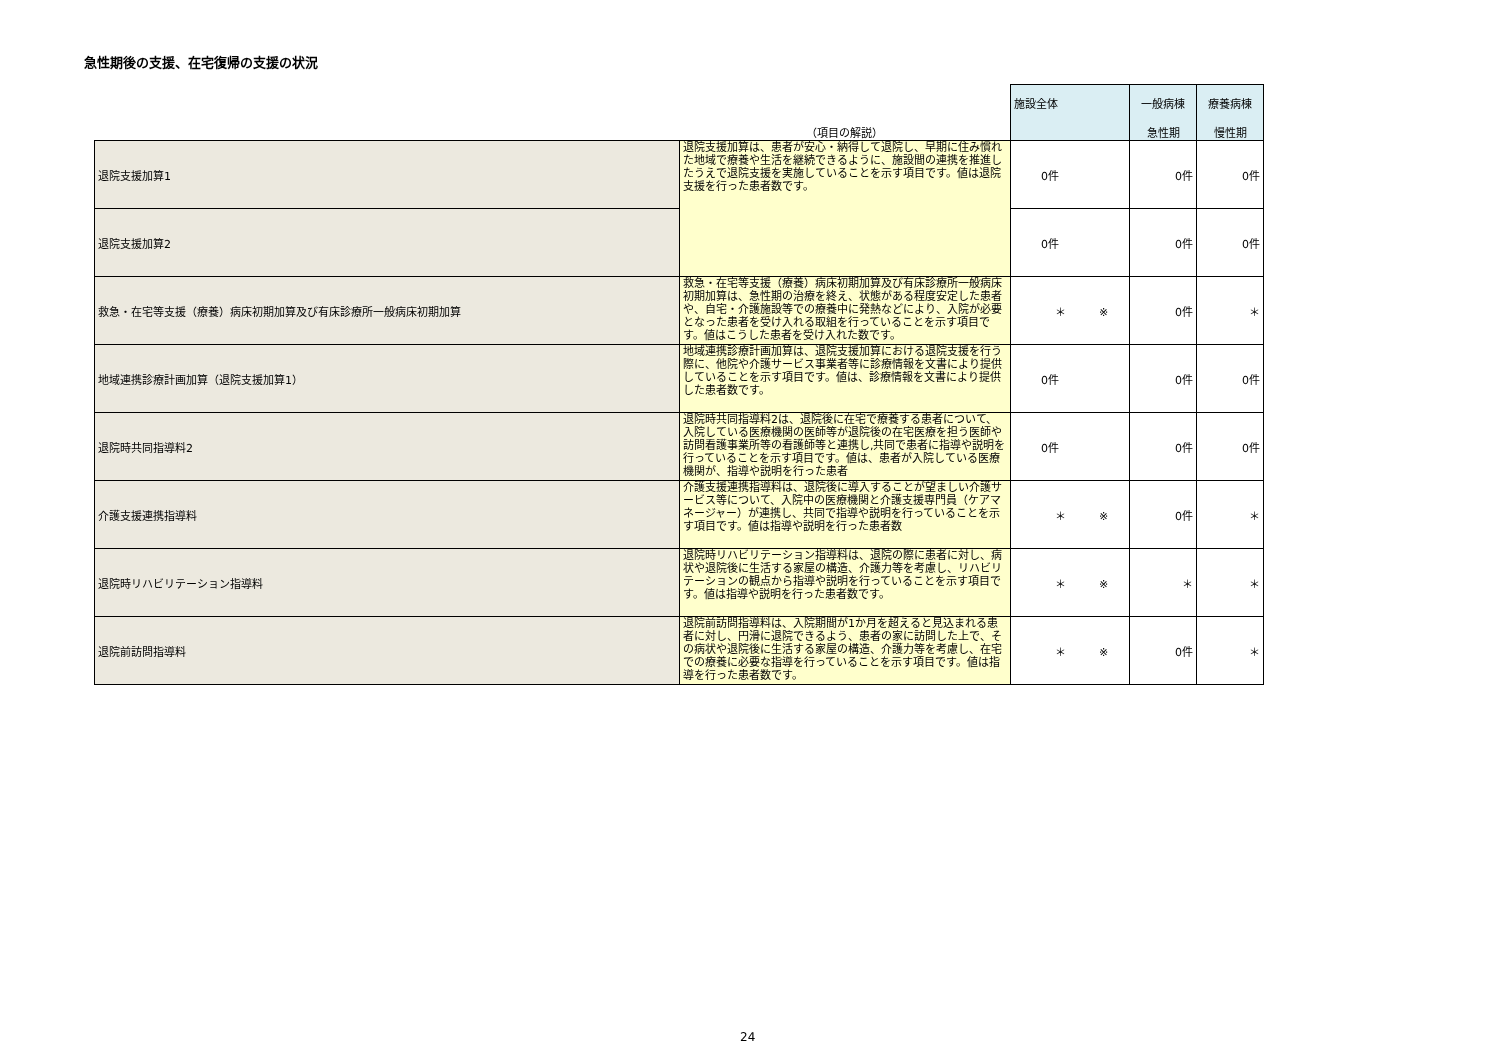急性期後の支援、在宅復帰の支援の状況
| | （項目の解説） | 施設全体 | 一般病棟 急性期 | 療養病棟 慢性期 |
| --- | --- | --- | --- | --- |
| 退院支援加算1 | 退院支援加算は、患者が安心・納得して退院し、早期に住み慣れた地域で療養や生活を継続できるように、施設間の連携を推進したうえで退院支援を実施していることを示す項目です。値は退院支援を行った患者数です。 | 0件 | 0件 | 0件 |
| 退院支援加算2 | | 0件 | 0件 | 0件 |
| 救急・在宅等支援（療養）病床初期加算及び有床診療所一般病床初期加算 | 救急・在宅等支援（療養）病床初期加算及び有床診療所一般病床初期加算は、急性期の治療を終え、状態がある程度安定した患者や、自宅・介護施設等での療養中に発熱などにより、入院が必要となった患者を受け入れる取組を行っていることを示す項目です。値はこうした患者を受け入れた数です。 | ＊ ※ | 0件 | ＊ |
| 地域連携診療計画加算（退院支援加算1） | 地域連携診療計画加算は、退院支援加算における退院支援を行う際に、他院や介護サービス事業者等に診療情報を文書により提供していることを示す項目です。値は、診療情報を文書により提供した患者数です。 | 0件 | 0件 | 0件 |
| 退院時共同指導料2 | 退院時共同指導料2は、退院後に在宅で療養する患者について、入院している医療機関の医師等が退院後の在宅医療を担う医師や訪問看護事業所等の看護師等と連携し,共同で患者に指導や説明を行っていることを示す項目です。値は、患者が入院している医療機関が、指導や説明を行った患者 | 0件 | 0件 | 0件 |
| 介護支援連携指導料 | 介護支援連携指導料は、退院後に導入することが望ましい介護サービス等について、入院中の医療機関と介護支援専門員（ケアマネージャー）が連携し、共同で指導や説明を行っていることを示す項目です。値は指導や説明を行った患者数 | ＊ ※ | 0件 | ＊ |
| 退院時リハビリテーション指導料 | 退院時リハビリテーション指導料は、退院の際に患者に対し、病状や退院後に生活する家屋の構造、介護力等を考慮し、リハビリテーションの観点から指導や説明を行っていることを示す項目です。値は指導や説明を行った患者数です。 | ＊ ※ | ＊ | ＊ |
| 退院前訪問指導料 | 退院前訪問指導料は、入院期間が1か月を超えると見込まれる患者に対し、円滑に退院できるよう、患者の家に訪問した上で、その病状や退院後に生活する家屋の構造、介護力等を考慮し、在宅での療養に必要な指導を行っていることを示す項目です。値は指導を行った患者数です。 | ＊ ※ | 0件 | ＊ |
24